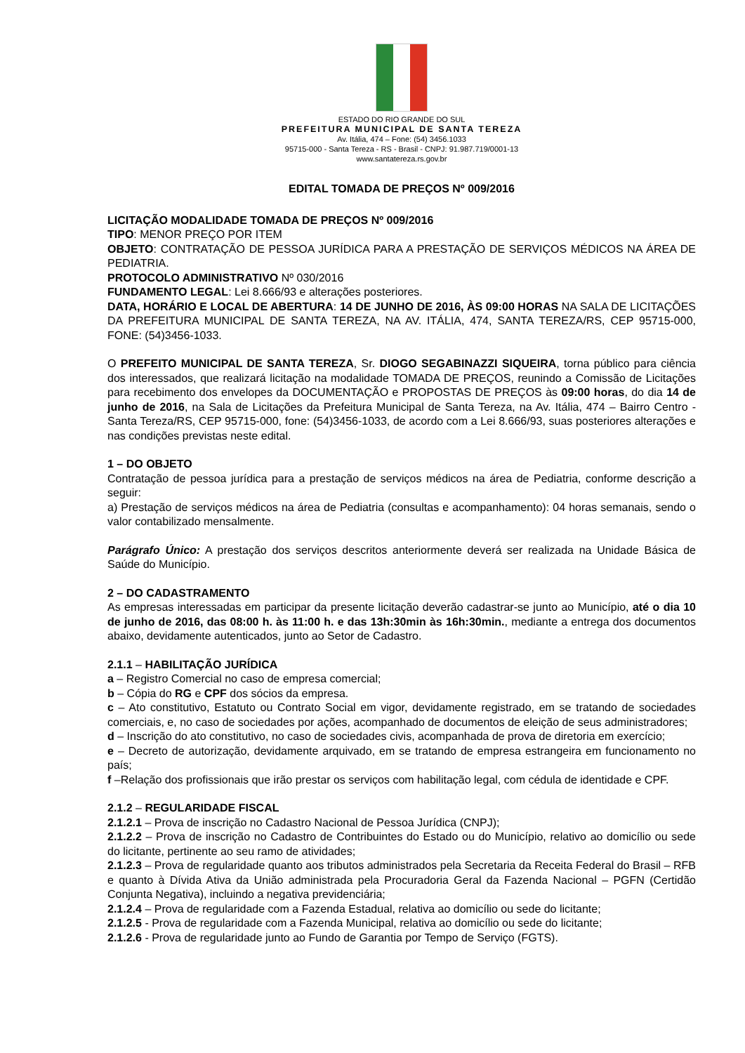ESTADO DO RIO GRANDE DO SUL
PREFEITURA MUNICIPAL DE SANTA TEREZA
Av. Itália, 474 – Fone: (54) 3456.1033
95715-000 - Santa Tereza - RS - Brasil - CNPJ: 91.987.719/0001-13
www.santatereza.rs.gov.br
EDITAL TOMADA DE PREÇOS Nº 009/2016
LICITAÇÃO MODALIDADE TOMADA DE PREÇOS Nº 009/2016
TIPO: MENOR PREÇO POR ITEM
OBJETO: CONTRATAÇÃO DE PESSOA JURÍDICA PARA A PRESTAÇÃO DE SERVIÇOS MÉDICOS NA ÁREA DE PEDIATRIA.
PROTOCOLO ADMINISTRATIVO Nº 030/2016
FUNDAMENTO LEGAL: Lei 8.666/93 e alterações posteriores.
DATA, HORÁRIO E LOCAL DE ABERTURA: 14 DE JUNHO DE 2016, ÀS 09:00 HORAS NA SALA DE LICITAÇÕES DA PREFEITURA MUNICIPAL DE SANTA TEREZA, NA AV. ITÁLIA, 474, SANTA TEREZA/RS, CEP 95715-000, FONE: (54)3456-1033.
O PREFEITO MUNICIPAL DE SANTA TEREZA, Sr. DIOGO SEGABINAZZI SIQUEIRA, torna público para ciência dos interessados, que realizará licitação na modalidade TOMADA DE PREÇOS, reunindo a Comissão de Licitações para recebimento dos envelopes da DOCUMENTAÇÃO e PROPOSTAS DE PREÇOS às 09:00 horas, do dia 14 de junho de 2016, na Sala de Licitações da Prefeitura Municipal de Santa Tereza, na Av. Itália, 474 – Bairro Centro - Santa Tereza/RS, CEP 95715-000, fone: (54)3456-1033, de acordo com a Lei 8.666/93, suas posteriores alterações e nas condições previstas neste edital.
1 – DO OBJETO
Contratação de pessoa jurídica para a prestação de serviços médicos na área de Pediatria, conforme descrição a seguir:
a) Prestação de serviços médicos na área de Pediatria (consultas e acompanhamento): 04 horas semanais, sendo o valor contabilizado mensalmente.
Parágrafo Único: A prestação dos serviços descritos anteriormente deverá ser realizada na Unidade Básica de Saúde do Município.
2 – DO CADASTRAMENTO
As empresas interessadas em participar da presente licitação deverão cadastrar-se junto ao Município, até o dia 10 de junho de 2016, das 08:00 h. às 11:00 h. e das 13h:30min às 16h:30min., mediante a entrega dos documentos abaixo, devidamente autenticados, junto ao Setor de Cadastro.
2.1.1 – HABILITAÇÃO JURÍDICA
a – Registro Comercial no caso de empresa comercial;
b – Cópia do RG e CPF dos sócios da empresa.
c – Ato constitutivo, Estatuto ou Contrato Social em vigor, devidamente registrado, em se tratando de sociedades comerciais, e, no caso de sociedades por ações, acompanhado de documentos de eleição de seus administradores;
d – Inscrição do ato constitutivo, no caso de sociedades civis, acompanhada de prova de diretoria em exercício;
e – Decreto de autorização, devidamente arquivado, em se tratando de empresa estrangeira em funcionamento no país;
f –Relação dos profissionais que irão prestar os serviços com habilitação legal, com cédula de identidade e CPF.
2.1.2 – REGULARIDADE FISCAL
2.1.2.1 – Prova de inscrição no Cadastro Nacional de Pessoa Jurídica (CNPJ);
2.1.2.2 – Prova de inscrição no Cadastro de Contribuintes do Estado ou do Município, relativo ao domicílio ou sede do licitante, pertinente ao seu ramo de atividades;
2.1.2.3 – Prova de regularidade quanto aos tributos administrados pela Secretaria da Receita Federal do Brasil – RFB e quanto à Dívida Ativa da União administrada pela Procuradoria Geral da Fazenda Nacional – PGFN (Certidão Conjunta Negativa), incluindo a negativa previdenciária;
2.1.2.4 – Prova de regularidade com a Fazenda Estadual, relativa ao domicílio ou sede do licitante;
2.1.2.5 - Prova de regularidade com a Fazenda Municipal, relativa ao domicílio ou sede do licitante;
2.1.2.6 - Prova de regularidade junto ao Fundo de Garantia por Tempo de Serviço (FGTS).